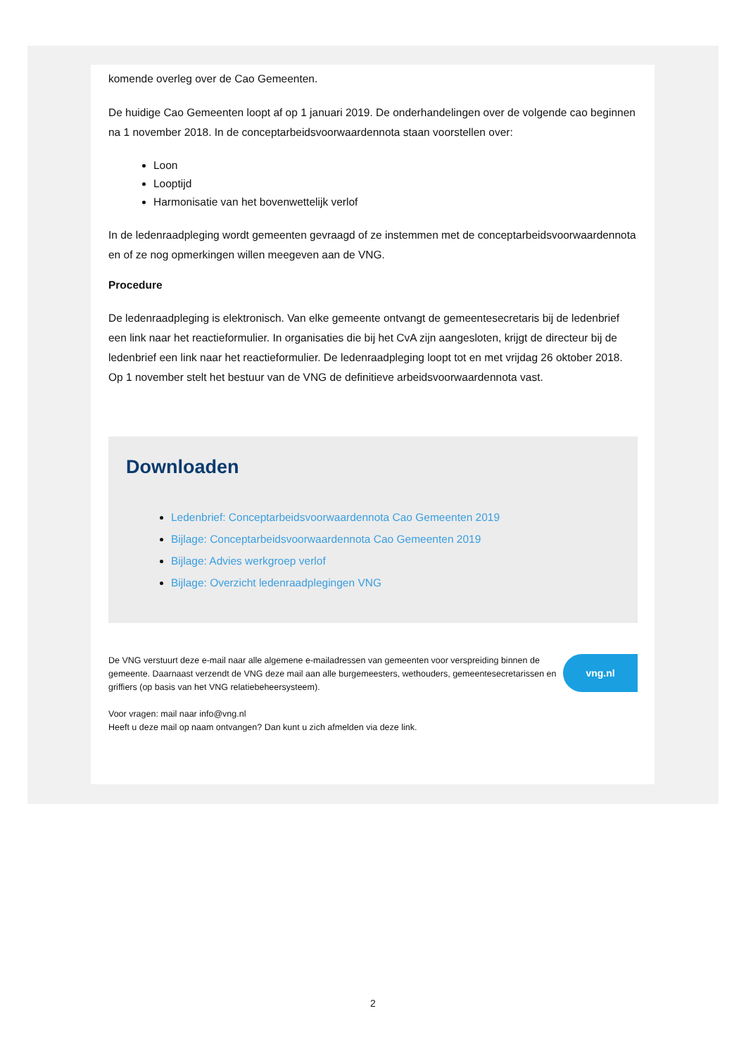komende overleg over de Cao Gemeenten.
De huidige Cao Gemeenten loopt af op 1 januari 2019. De onderhandelingen over de volgende cao beginnen na 1 november 2018. In de conceptarbeidsvoorwaardennota staan voorstellen over:
Loon
Looptijd
Harmonisatie van het bovenwettelijk verlof
In de ledenraadpleging wordt gemeenten gevraagd of ze instemmen met de conceptarbeidsvoorwaardennota en of ze nog opmerkingen willen meegeven aan de VNG.
Procedure
De ledenraadpleging is elektronisch. Van elke gemeente ontvangt de gemeentesecretaris bij de ledenbrief een link naar het reactieformulier. In organisaties die bij het CvA zijn aangesloten, krijgt de directeur bij de ledenbrief een link naar het reactieformulier. De ledenraadpleging loopt tot en met vrijdag 26 oktober 2018. Op 1 november stelt het bestuur van de VNG de definitieve arbeidsvoorwaardennota vast.
Downloaden
Ledenbrief: Conceptarbeidsvoorwaardennota Cao Gemeenten 2019
Bijlage: Conceptarbeidsvoorwaardennota Cao Gemeenten 2019
Bijlage: Advies werkgroep verlof
Bijlage: Overzicht ledenraadplegingen VNG
De VNG verstuurt deze e-mail naar alle algemene e-mailadressen van gemeenten voor verspreiding binnen de gemeente. Daarnaast verzendt de VNG deze mail aan alle burgemeesters, wethouders, gemeentesecretarissen en griffiers (op basis van het VNG relatiebeheersysteem).
Voor vragen: mail naar info@vng.nl
Heeft u deze mail op naam ontvangen? Dan kunt u zich afmelden via deze link.
vng.nl
2